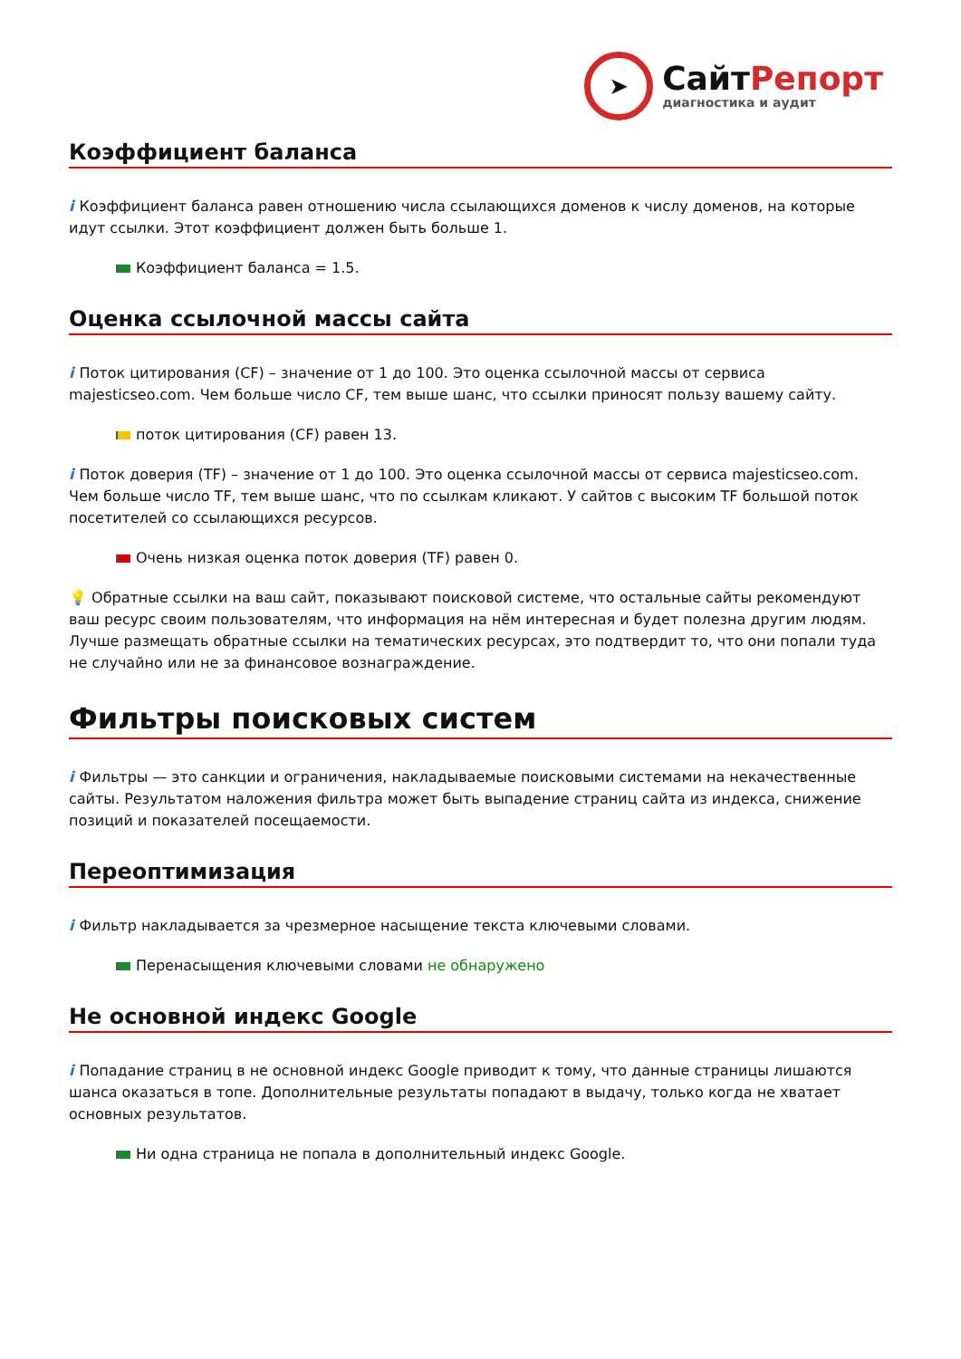➤
СайтРепорт
диагностика и аудит
Коэффициент баланса
i Коэффициент баланса равен отношению числа ссылающихся доменов к числу доменов, на которые идут ссылки. Этот коэффициент должен быть больше 1.
Коэффициент баланса = 1.5.
Оценка ссылочной массы сайта
i Поток цитирования (CF) – значение от 1 до 100. Это оценка ссылочной массы от сервиса majesticseo.com. Чем больше число CF, тем выше шанс, что ссылки приносят пользу вашему сайту.
поток цитирования (CF) равен 13.
i Поток доверия (TF) – значение от 1 до 100. Это оценка ссылочной массы от сервиса majesticseo.com. Чем больше число TF, тем выше шанс, что по ссылкам кликают. У сайтов с высоким TF большой поток посетителей со ссылающихся ресурсов.
Очень низкая оценка поток доверия (TF) равен 0.
💡 Обратные ссылки на ваш сайт, показывают поисковой системе, что остальные сайты рекомендуют ваш ресурс своим пользователям, что информация на нём интересная и будет полезна другим людям.
Лучше размещать обратные ссылки на тематических ресурсах, это подтвердит то, что они попали туда не случайно или не за финансовое вознаграждение.
Фильтры поисковых систем
i Фильтры — это санкции и ограничения, накладываемые поисковыми системами на некачественные сайты. Результатом наложения фильтра может быть выпадение страниц сайта из индекса, снижение позиций и показателей посещаемости.
Переоптимизация
i Фильтр накладывается за чрезмерное насыщение текста ключевыми словами.
Перенасыщения ключевыми словами не обнаружено
Не основной индекс Google
i Попадание страниц в не основной индекс Google приводит к тому, что данные страницы лишаются шанса оказаться в топе. Дополнительные результаты попадают в выдачу, только когда не хватает основных результатов.
Ни одна страница не попала в дополнительный индекс Google.